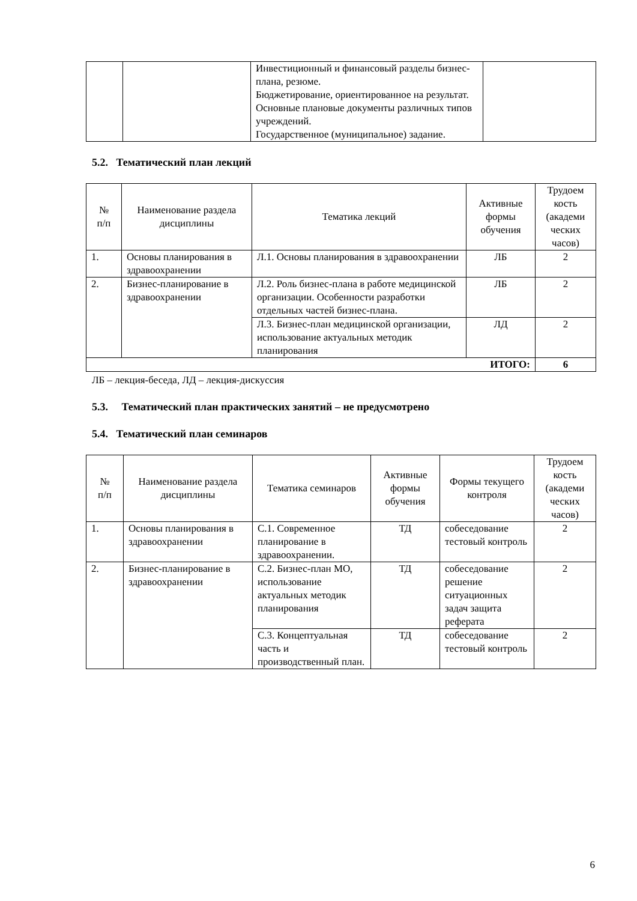| | | Инвестиционный и финансовый разделы бизнес-плана, резюме. Бюджетирование, ориентированное на результат. Основные плановые документы различных типов учреждений. Государственное (муниципальное) задание. | |
5.2. Тематический план лекций
| № п/п | Наименование раздела дисциплины | Тематика лекций | Активные формы обучения | Трудоем кость (академи ческих часов) |
| --- | --- | --- | --- | --- |
| 1. | Основы планирования в здравоохранении | Л.1. Основы планирования в здравоохранении | ЛБ | 2 |
| 2. | Бизнес-планирование в здравоохранении | Л.2. Роль бизнес-плана в работе медицинской организации. Особенности разработки отдельных частей бизнес-плана. | ЛБ | 2 |
| | | Л.3. Бизнес-план медицинской организации, использование актуальных методик планирования | ЛД | 2 |
| ИТОГО: | | | | 6 |
ЛБ – лекция-беседа, ЛД – лекция-дискуссия
5.3. Тематический план практических занятий – не предусмотрено
5.4. Тематический план семинаров
| № п/п | Наименование раздела дисциплины | Тематика семинаров | Активные формы обучения | Формы текущего контроля | Трудоем кость (академи ческих часов) |
| --- | --- | --- | --- | --- | --- |
| 1. | Основы планирования в здравоохранении | С.1. Современное планирование в здравоохранении. | ТД | собеседование тестовый контроль | 2 |
| 2. | Бизнес-планирование в здравоохранении | С.2. Бизнес-план МО, использование актуальных методик планирования | ТД | собеседование решение ситуационных задач защита реферата | 2 |
| | | С.3. Концептуальная часть и производственный план. | ТД | собеседование тестовый контроль | 2 |
6